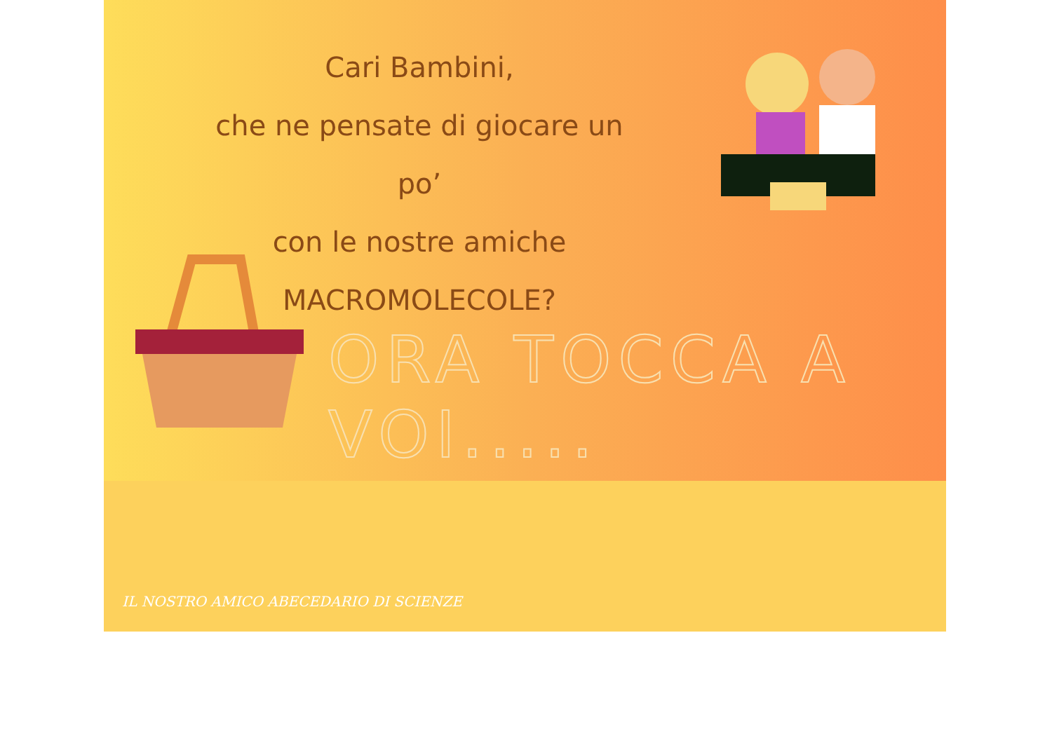Cari Bambini,
che ne pensate di giocare un po’
con le nostre amiche
MACROMOLECOLE?
ORA TOCCA A VOI.....
IL NOSTRO AMICO ABECEDARIO DI SCIENZE